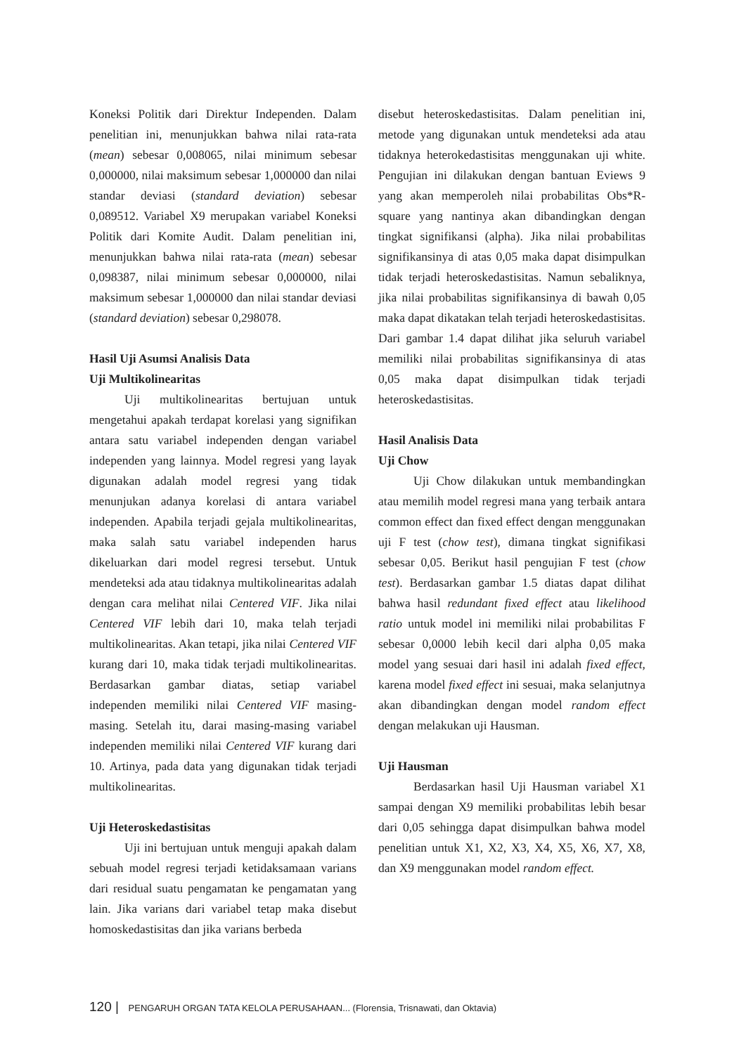Koneksi Politik dari Direktur Independen. Dalam penelitian ini, menunjukkan bahwa nilai rata-rata (mean) sebesar 0,008065, nilai minimum sebesar 0,000000, nilai maksimum sebesar 1,000000 dan nilai standar deviasi (standard deviation) sebesar 0,089512. Variabel X9 merupakan variabel Koneksi Politik dari Komite Audit. Dalam penelitian ini, menunjukkan bahwa nilai rata-rata (mean) sebesar 0,098387, nilai minimum sebesar 0,000000, nilai maksimum sebesar 1,000000 dan nilai standar deviasi (standard deviation) sebesar 0,298078.
Hasil Uji Asumsi Analisis Data
Uji Multikolinearitas
Uji multikolinearitas bertujuan untuk mengetahui apakah terdapat korelasi yang signifikan antara satu variabel independen dengan variabel independen yang lainnya. Model regresi yang layak digunakan adalah model regresi yang tidak menunjukan adanya korelasi di antara variabel independen. Apabila terjadi gejala multikolinearitas, maka salah satu variabel independen harus dikeluarkan dari model regresi tersebut. Untuk mendeteksi ada atau tidaknya multikolinearitas adalah dengan cara melihat nilai Centered VIF. Jika nilai Centered VIF lebih dari 10, maka telah terjadi multikolinearitas. Akan tetapi, jika nilai Centered VIF kurang dari 10, maka tidak terjadi multikolinearitas. Berdasarkan gambar diatas, setiap variabel independen memiliki nilai Centered VIF masing-masing. Setelah itu, darai masing-masing variabel independen memiliki nilai Centered VIF kurang dari 10. Artinya, pada data yang digunakan tidak terjadi multikolinearitas.
Uji Heteroskedastisitas
Uji ini bertujuan untuk menguji apakah dalam sebuah model regresi terjadi ketidaksamaan varians dari residual suatu pengamatan ke pengamatan yang lain. Jika varians dari variabel tetap maka disebut homoskedastisitas dan jika varians berbeda
disebut heteroskedastisitas. Dalam penelitian ini, metode yang digunakan untuk mendeteksi ada atau tidaknya heterokedastisitas menggunakan uji white. Pengujian ini dilakukan dengan bantuan Eviews 9 yang akan memperoleh nilai probabilitas Obs*R-square yang nantinya akan dibandingkan dengan tingkat signifikansi (alpha). Jika nilai probabilitas signifikansinya di atas 0,05 maka dapat disimpulkan tidak terjadi heteroskedastisitas. Namun sebaliknya, jika nilai probabilitas signifikansinya di bawah 0,05 maka dapat dikatakan telah terjadi heteroskedastisitas. Dari gambar 1.4 dapat dilihat jika seluruh variabel memiliki nilai probabilitas signifikansinya di atas 0,05 maka dapat disimpulkan tidak terjadi heteroskedastisitas.
Hasil Analisis Data
Uji Chow
Uji Chow dilakukan untuk membandingkan atau memilih model regresi mana yang terbaik antara common effect dan fixed effect dengan menggunakan uji F test (chow test), dimana tingkat signifikasi sebesar 0,05. Berikut hasil pengujian F test (chow test). Berdasarkan gambar 1.5 diatas dapat dilihat bahwa hasil redundant fixed effect atau likelihood ratio untuk model ini memiliki nilai probabilitas F sebesar 0,0000 lebih kecil dari alpha 0,05 maka model yang sesuai dari hasil ini adalah fixed effect, karena model fixed effect ini sesuai, maka selanjutnya akan dibandingkan dengan model random effect dengan melakukan uji Hausman.
Uji Hausman
Berdasarkan hasil Uji Hausman variabel X1 sampai dengan X9 memiliki probabilitas lebih besar dari 0,05 sehingga dapat disimpulkan bahwa model penelitian untuk X1, X2, X3, X4, X5, X6, X7, X8, dan X9 menggunakan model random effect.
120 | PENGARUH ORGAN TATA KELOLA PERUSAHAAN... (Florensia, Trisnawati, dan Oktavia)